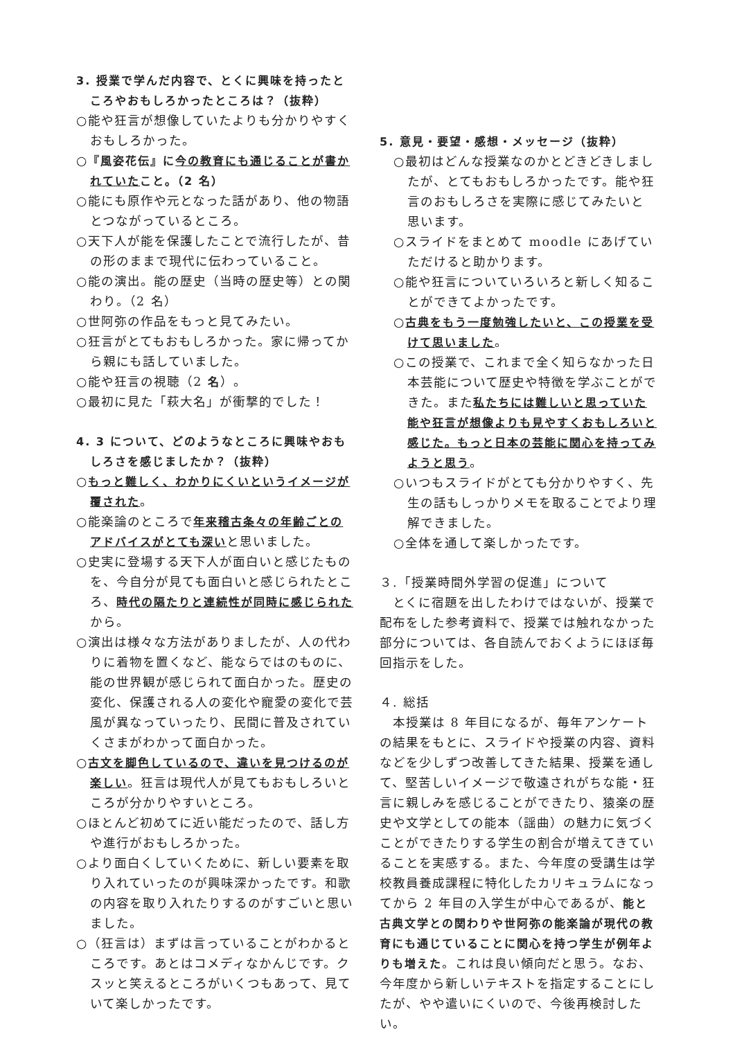3. 授業で学んだ内容で、とくに興味を持ったところやおもしろかったところは？（抜粋）
○能や狂言が想像していたよりも分かりやすくおもしろかった。
○『風姿花伝』に 今の教育にも通じることが書かれていた こと。（2 名）
○能にも原作や元となった話があり、他の物語とつながっているところ。
○天下人が能を保護したことで流行したが、昔の形のままで現代に伝わっていること。
○能の演出。能の歴史（当時の歴史等）との関わり。（2 名）
○世阿弥の作品をもっと見てみたい。
○狂言がとてもおもしろかった。家に帰ってから親にも話していました。
○能や狂言の視聴（2 名）。
○最初に見た「萩大名」が衝撃的でした！
4. 3 について、どのようなところに興味やおもしろさを感じましたか？（抜粋）
○もっと難しく、わかりにくいというイメージが覆された。
○能楽論のところで年来稽古条々の年齢ごとのアドバイスがとても深いと思いました。
○史実に登場する天下人が面白いと感じたものを、今自分が見ても面白いと感じられたところ、時代の隔たりと連続性が同時に感じられたから。
○演出は様々な方法がありましたが、人の代わりに着物を置くなど、能ならではのものに、能の世界観が感じられて面白かった。歴史の変化、保護される人の変化や寵愛の変化で芸風が異なっていったり、民間に普及されていくさまがわかって面白かった。
○古文を脚色しているので、違いを見つけるのが楽しい。狂言は現代人が見てもおもしろいところが分かりやすいところ。
○ほとんど初めてに近い能だったので、話し方や進行がおもしろかった。
○より面白くしていくために、新しい要素を取り入れていったのが興味深かったです。和歌の内容を取り入れたりするのがすごいと思いました。
○（狂言は）まずは言っていることがわかるところです。あとはコメディなかんじです。クスッと笑えるところがいくつもあって、見ていて楽しかったです。
5. 意見・要望・感想・メッセージ（抜粋）
○最初はどんな授業なのかとどきどきしましたが、とてもおもしろかったです。能や狂言のおもしろさを実際に感じてみたいと思います。
○スライドをまとめて moodle にあげていただけると助かります。
○能や狂言についていろいろと新しく知ることができてよかったです。
○古典をもう一度勉強したいと、この授業を受けて思いました。
○この授業で、これまで全く知らなかった日本芸能について歴史や特徴を学ぶことができた。また私たちには難しいと思っていた能や狂言が想像よりも見やすくおもしろいと感じた。もっと日本の芸能に関心を持ってみようと思う。
○いつもスライドがとても分かりやすく、先生の話もしっかりメモを取ることでより理解できました。
○全体を通して楽しかったです。
３.「授業時間外学習の促進」について
　とくに宿題を出したわけではないが、授業で配布をした参考資料で、授業では触れなかった部分については、各自読んでおくようにほぼ毎回指示をした。
４. 総括
　本授業は 8 年目になるが、毎年アンケートの結果をもとに、スライドや授業の内容、資料などを少しずつ改善してきた結果、授業を通して、堅苦しいイメージで敬遠されがちな能・狂言に親しみを感じることができたり、猿楽の歴史や文学としての能本（謡曲）の魅力に気づくことができたりする学生の割合が増えてきていることを実感する。また、今年度の受講生は学校教員養成課程に特化したカリキュラムになってから 2 年目の入学生が中心であるが、能と古典文学との関わりや世阿弥の能楽論が現代の教育にも通じていることに関心を持つ学生が例年よりも増えた。これは良い傾向だと思う。なお、今年度から新しいテキストを指定することにしたが、やや遣いにくいので、今後再検討したい。